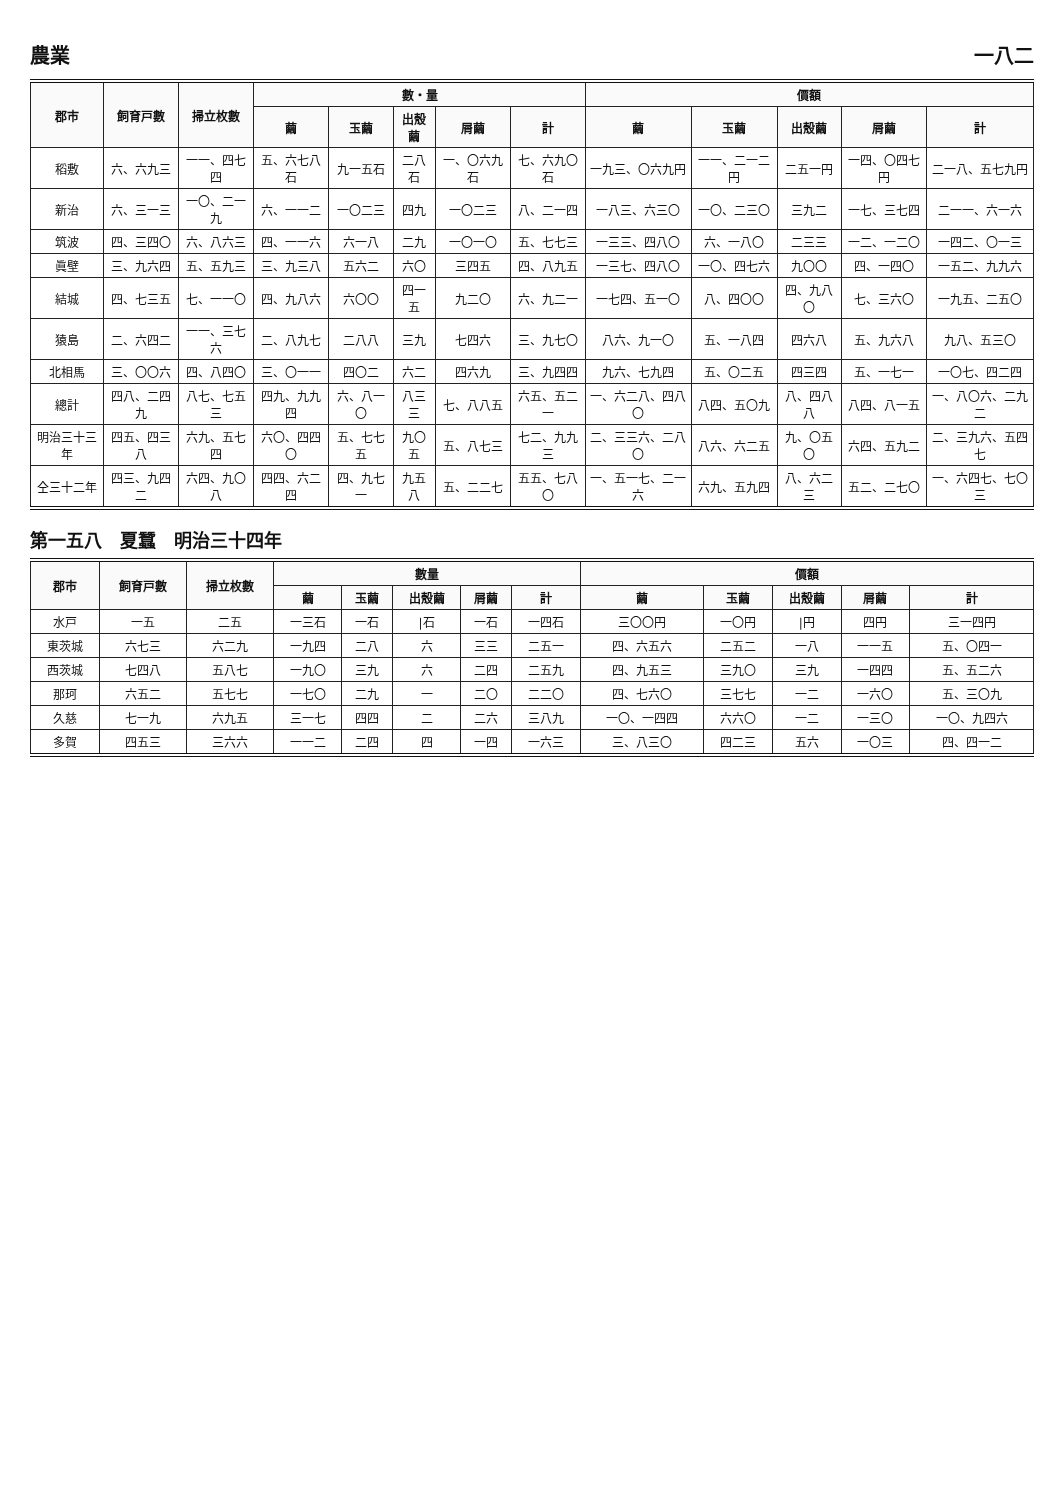農業 一八二
| 郡市 | 飼育戸數 | 掃立枚數 | 數・量 | | | | | 價額 | | | | |
| --- | --- | --- | --- | --- | --- | --- | --- | --- | --- | --- | --- | --- |
| | | | 繭 | 玉繭 | 出殼繭 | 屑繭 | 計 | 繭 | 玉繭 | 出殼繭 | 屑繭 | 計 |
| 稻敷 | 六、六九三 | 一一、四七四 | 五、六七八石 | 九一五石 | 二八石 | 一、〇六九石 | 七、六九〇石 | 一九三、〇六九円 | 一一、二一二円 | 二五一円 | 一四、〇四七円 | 二一八、五七九円 |
| 新治 | 六、三一三 | 一〇、二一九 | 六、一一二 | 一〇二三 | 四九 | 一〇二三 | 八、二一四 | 一八三、六三〇 | 一〇、二三〇 | 三九二 | 一七、三七四 | 二一一、六一六 |
| 筑波 | 四、三四〇 | 六、八六三 | 四、一一六 | 六一八 | 二九 | 一〇一〇 | 五、七七三 | 一三三、四八〇 | 六、一八〇 | 二三三 | 一二、一二〇 | 一四二、〇一三 |
| 眞壁 | 三、九六四 | 五、五九三 | 三、九三八 | 五六二 | 六〇 | 三四五 | 四、八九五 | 一三七、四八〇 | 一〇、四七六 | 九〇〇 | 四、一四〇 | 一五二、九九六 |
| 結城 | 四、七三五 | 七、一一〇 | 四、九八六 | 六〇〇 | 四一五 | 九二〇 | 六、九二一 | 一七四、五一〇 | 八、四〇〇 | 四、九八〇 | 七、三六〇 | 一九五、二五〇 |
| 猿島 | 二、六四二 | 一一、三七六 | 二、八九七 | 二八八 | 三九 | 七四六 | 三、九七〇 | 八六、九一〇 | 五、一八四 | 四六八 | 五、九六八 | 九八、五三〇 |
| 北相馬 | 三、〇〇六 | 四、八四〇 | 三、〇一一 | 四〇二 | 六二 | 四六九 | 三、九四四 | 九六、七九四 | 五、〇二五 | 四三四 | 五、一七一 | 一〇七、四二四 |
| 總計 | 四八、二四九 | 八七、七五三 | 四九、九九四 | 六、八一〇 | 八三三 | 七、八八五 | 六五、五二一 | 一、六二八、四八〇 | 八四、五〇九 | 八、四八八 | 八四、八一五 | 一、八〇六、二九二 |
| 明治三十三年 | 四五、四三八 | 六九、五七四 | 六〇、四四〇 | 五、七七五 | 九〇五 | 五、八七三 | 七二、九九三 | 二、三三六、二八〇 | 八六、六二五 | 九、〇五〇 | 六四、五九二 | 二、三九六、五四七 |
| 仝三十二年 | 四三、九四二 | 六四、九〇八 | 四四、六二四 | 四、九七一 | 九五八 | 五、二二七 | 五五、七八〇 | 一、五一七、二一六 | 六九、五九四 | 八、六二三 | 五二、二七〇 | 一、六四七、七〇三 |
第一五八　夏蠶　明治三十四年
| 郡市 | 飼育戸數 | 掃立枚數 | 數量 | | | | | 價額 | | | | |
| --- | --- | --- | --- | --- | --- | --- | --- | --- | --- | --- | --- | --- |
| | | | 繭 | 玉繭 | 出殼繭 | 屑繭 | 計 | 繭 | 玉繭 | 出殼繭 | 屑繭 | 計 |
| 水戸 | 一五 | 二五 | 一三石 | 一石 | /石 | 一石 | 一四石 | 三〇〇円 | 一〇円 | /円 | 四円 | 三一四円 |
| 東茨城 | 六七三 | 六二九 | 一九四 | 二八 | 六 | 三三 | 二五一 | 四、六五六 | 二五二 | 一八 | 一一五 | 五、〇四一 |
| 西茨城 | 七四八 | 五八七 | 一九〇 | 三九 | 六 | 二四 | 二五九 | 四、九五三 | 三九〇 | 三九 | 一四四 | 五、五二六 |
| 那珂 | 六五二 | 五七七 | 一七〇 | 二九 | 一 | 二〇 | 二二〇 | 四、七六〇 | 三七七 | 一二 | 一六〇 | 五、三〇九 |
| 久慈 | 七一九 | 六九五 | 三一七 | 四四 | 二 | 二六 | 三八九 | 一〇、一四四 | 六六〇 | 一二 | 一三〇 | 一〇、九四六 |
| 多賀 | 四五三 | 三六六 | 一一二 | 二四 | 四 | 一四 | 一六三 | 三、八三〇 | 四二三 | 五六 | 一〇三 | 四、四一二 |